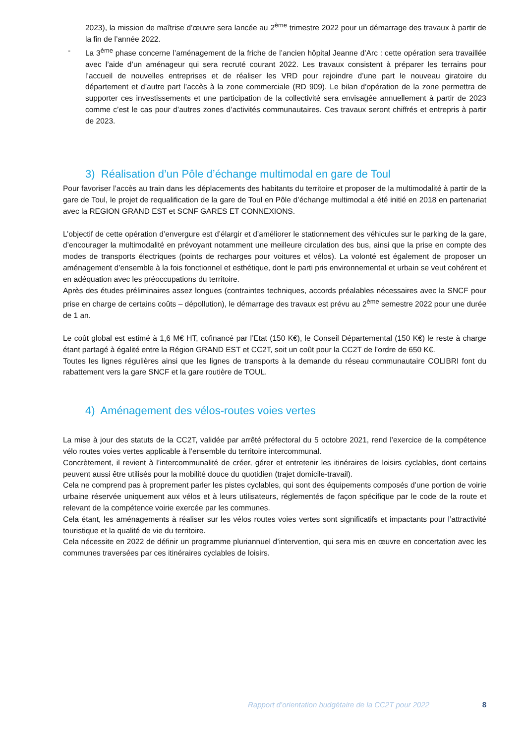2023), la mission de maîtrise d’œuvre sera lancée au 2<sup>ème</sup> trimestre 2022 pour un démarrage des travaux à partir de la fin de l’année 2022.
- La 3<sup>ème</sup> phase concerne l’aménagement de la friche de l’ancien hôpital Jeanne d’Arc : cette opération sera travaillée avec l’aide d’un aménageur qui sera recruté courant 2022. Les travaux consistent à préparer les terrains pour l’accueil de nouvelles entreprises et de réaliser les VRD pour rejoindre d’une part le nouveau giratoire du département et d’autre part l’accès à la zone commerciale (RD 909). Le bilan d’opération de la zone permettra de supporter ces investissements et une participation de la collectivité sera envisagée annuellement à partir de 2023 comme c’est le cas pour d’autres zones d’activités communautaires. Ces travaux seront chiffrés et entrepris à partir de 2023.
3) Réalisation d’un Pôle d’échange multimodal en gare de Toul
Pour favoriser l’accès au train dans les déplacements des habitants du territoire et proposer de la multimodalité à partir de la gare de Toul, le projet de requalification de la gare de Toul en Pôle d’échange multimodal a été initié en 2018 en partenariat avec la REGION GRAND EST et SCNF GARES ET CONNEXIONS.
L’objectif de cette opération d’envergure est d’élargir et d’améliorer le stationnement des véhicules sur le parking de la gare, d’encourager la multimodalité en prévoyant notamment une meilleure circulation des bus, ainsi que la prise en compte des modes de transports électriques (points de recharges pour voitures et vélos). La volonté est également de proposer un aménagement d’ensemble à la fois fonctionnel et esthétique, dont le parti pris environnemental et urbain se veut cohérent et en adéquation avec les préoccupations du territoire.
Après des études préliminaires assez longues (contraintes techniques, accords préalables nécessaires avec la SNCF pour prise en charge de certains coûts – dépollution), le démarrage des travaux est prévu au 2<sup>ème</sup> semestre 2022 pour une durée de 1 an.
Le coût global est estimé à 1,6 M€ HT, cofinancé par l’Etat (150 K€), le Conseil Départemental (150 K€) le reste à charge étant partagé à égalité entre la Région GRAND EST et CC2T, soit un coût pour la CC2T de l’ordre de 650 K€.
Toutes les lignes régulières ainsi que les lignes de transports à la demande du réseau communautaire COLIBRI font du rabattement vers la gare SNCF et la gare routière de TOUL.
4) Aménagement des vélos-routes voies vertes
La mise à jour des statuts de la CC2T, validée par arrêté préfectoral du 5 octobre 2021, rend l’exercice de la compétence vélo routes voies vertes applicable à l’ensemble du territoire intercommunal.
Concrètement, il revient à l’intercommunalité de créer, gérer et entretenir les itinéraires de loisirs cyclables, dont certains peuvent aussi être utilisés pour la mobilité douce du quotidien (trajet domicile-travail).
Cela ne comprend pas à proprement parler les pistes cyclables, qui sont des équipements composés d’une portion de voirie urbaine réservée uniquement aux vélos et à leurs utilisateurs, réglementés de façon spécifique par le code de la route et relevant de la compétence voirie exercée par les communes.
Cela étant, les aménagements à réaliser sur les vélos routes voies vertes sont significatifs et impactants pour l’attractivité touristique et la qualité de vie du territoire.
Cela nécessite en 2022 de définir un programme pluriannuel d’intervention, qui sera mis en œuvre en concertation avec les communes traversées par ces itinéraires cyclables de loisirs.
Rapport d’orientation budgétaire de la CC2T pour 2022 8